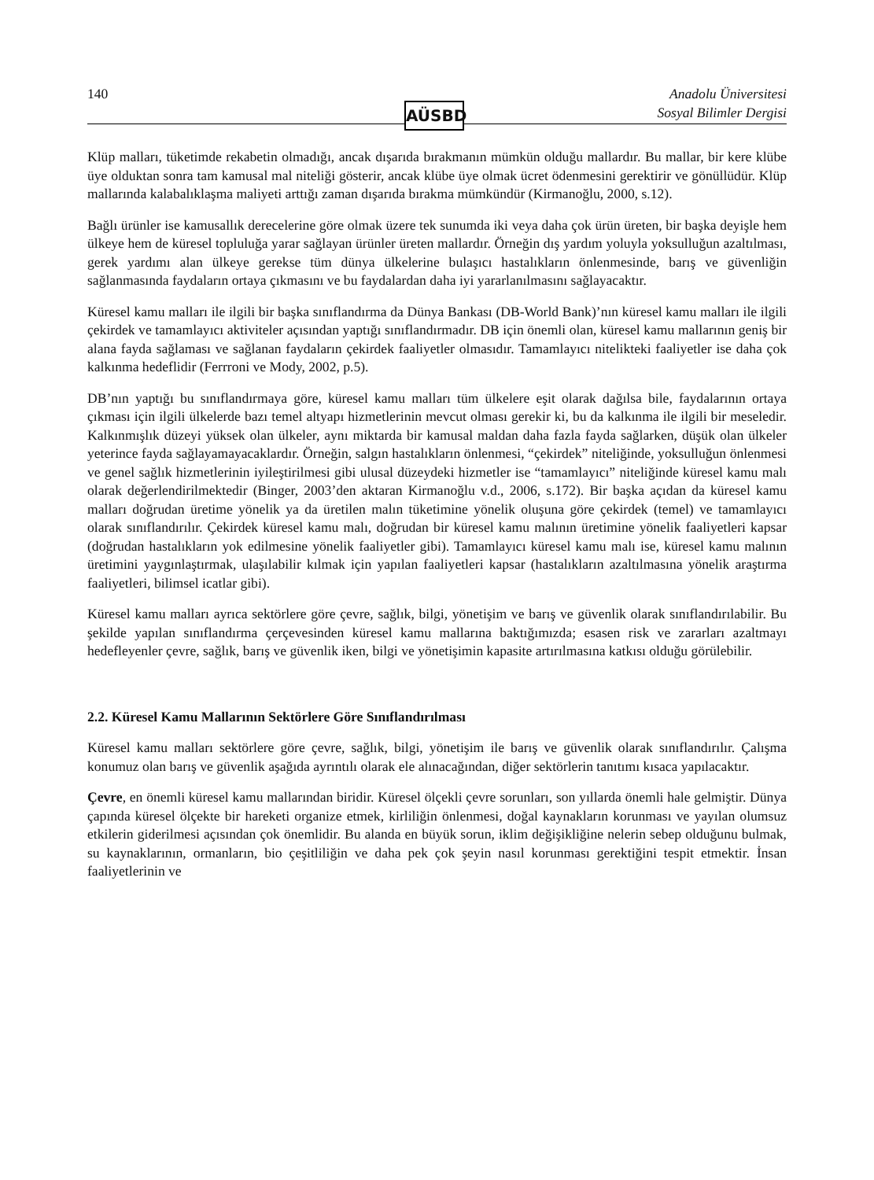140
AÜSBD
Anadolu Üniversitesi
Sosyal Bilimler Dergisi
Klüp malları, tüketimde rekabetin olmadığı, ancak dışarıda bırakmanın mümkün olduğu mallardır. Bu mallar, bir kere klübe üye olduktan sonra tam kamusal mal niteliği gösterir, ancak klübe üye olmak ücret ödenmesini gerektirir ve gönüllüdür. Klüp mallarında kalabalıklaşma maliyeti arttığı zaman dışarıda bırakma mümkündür (Kirmanoğlu, 2000, s.12).
Bağlı ürünler ise kamusallık derecelerine göre olmak üzere tek sunumda iki veya daha çok ürün üreten, bir başka deyişle hem ülkeye hem de küresel topluluğa yarar sağlayan ürünler üreten mallardır. Örneğin dış yardım yoluyla yoksulluğun azaltılması, gerek yardımı alan ülkeye gerekse tüm dünya ülkelerine bulaşıcı hastalıkların önlenmesinde, barış ve güvenliğin sağlanmasında faydaların ortaya çıkmasını ve bu faydalardan daha iyi yararlanılmasını sağlayacaktır.
Küresel kamu malları ile ilgili bir başka sınıflandırma da Dünya Bankası (DB-World Bank)’nın küresel kamu malları ile ilgili çekirdek ve tamamlayıcı aktiviteler açısından yaptığı sınıflandırmadır. DB için önemli olan, küresel kamu mallarının geniş bir alana fayda sağlaması ve sağlanan faydaların çekirdek faaliyetler olmasıdır. Tamamlayıcı nitelikteki faaliyetler ise daha çok kalkınma hedeflidir (Ferrroni ve Mody, 2002, p.5).
DB’nın yaptığı bu sınıflandırmaya göre, küresel kamu malları tüm ülkelere eşit olarak dağılsa bile, faydalarının ortaya çıkması için ilgili ülkelerde bazı temel altyapı hizmetlerinin mevcut olması gerekir ki, bu da kalkınma ile ilgili bir meseledir. Kalkınmışlık düzeyi yüksek olan ülkeler, aynı miktarda bir kamusal maldan daha fazla fayda sağlarken, düşük olan ülkeler yeterince fayda sağlayamayacaklardır. Örneğin, salgın hastalıkların önlenmesi, “çekirdek” niteliğinde, yoksulluğun önlenmesi ve genel sağlık hizmetlerinin iyileştirilmesi gibi ulusal düzeydeki hizmetler ise “tamamlayıcı” niteliğinde küresel kamu malı olarak değerlendirilmektedir (Binger, 2003’den aktaran Kirmanoğlu v.d., 2006, s.172). Bir başka açıdan da küresel kamu malları doğrudan üretime yönelik ya da üretilen malın tüketimine yönelik oluşuna göre çekirdek (temel) ve tamamlayıcı olarak sınıflandırılır. Çekirdek küresel kamu malı, doğrudan bir küresel kamu malının üretimine yönelik faaliyetleri kapsar (doğrudan hastalıkların yok edilmesine yönelik faaliyetler gibi). Tamamlayıcı küresel kamu malı ise, küresel kamu malının üretimini yaygınlaştırmak, ulaşılabilir kılmak için yapılan faaliyetleri kapsar (hastalıkların azaltılmasına yönelik araştırma faaliyetleri, bilimsel icatlar gibi).
Küresel kamu malları ayrıca sektörlere göre çevre, sağlık, bilgi, yönetişim ve barış ve güvenlik olarak sınıflandırılabilir. Bu şekilde yapılan sınıflandırma çerçevesinden küresel kamu mallarına baktığımızda; esasen risk ve zararları azaltmayı hedefleyenler çevre, sağlık, barış ve güvenlik iken, bilgi ve yönetişimin kapasite artırılmasına katkısı olduğu görülebilir.
2.2. Küresel Kamu Mallarının Sektörlere Göre Sınıflandırılması
Küresel kamu malları sektörlere göre çevre, sağlık, bilgi, yönetişim ile barış ve güvenlik olarak sınıflandırılır. Çalışma konumuz olan barış ve güvenlik aşağıda ayrıntılı olarak ele alınacağından, diğer sektörlerin tanıtımı kısaca yapılacaktır.
Çevre, en önemli küresel kamu mallarından biridir. Küresel ölçekli çevre sorunları, son yıllarda önemli hale gelmiştir. Dünya çapında küresel ölçekte bir hareketi organize etmek, kirliliğin önlenmesi, doğal kaynakların korunması ve yayılan olumsuz etkilerin giderilmesi açısından çok önemlidir. Bu alanda en büyük sorun, iklim değişikliğine nelerin sebep olduğunu bulmak, su kaynaklarının, ormanların, bio çeşitliliğin ve daha pek çok şeyin nasıl korunması gerektiğini tespit etmektir. İnsan faaliyetlerinin ve